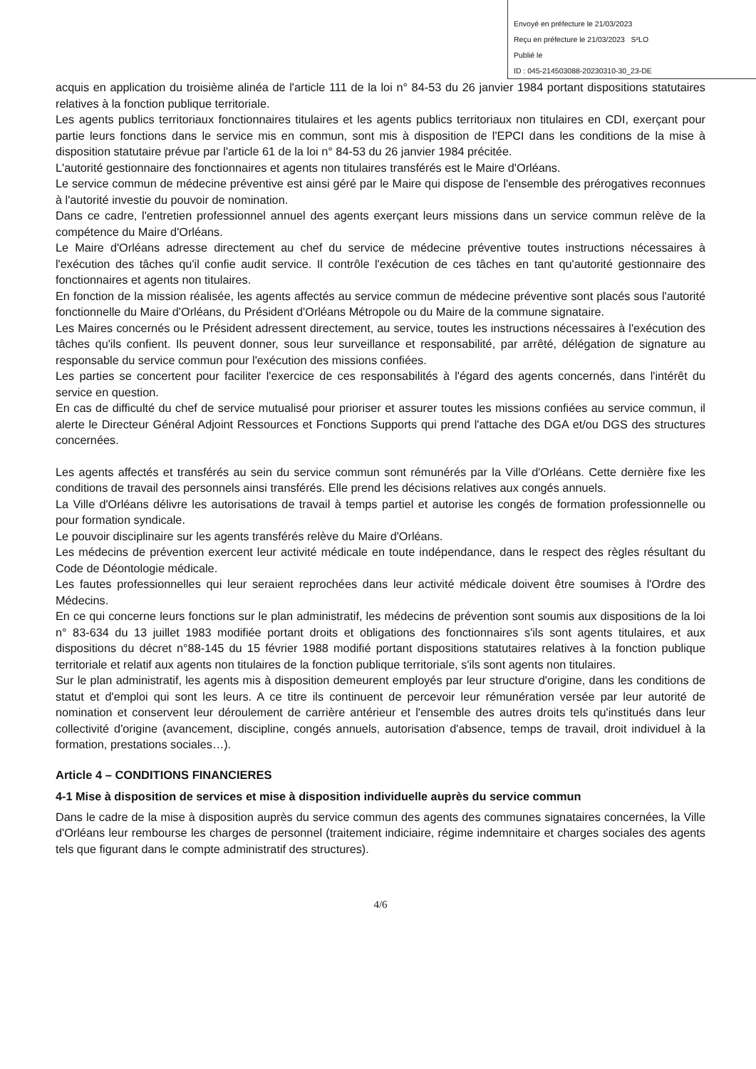Envoyé en préfecture le 21/03/2023
Reçu en préfecture le 21/03/2023 S²LO
Publié le
ID : 045-214503088-20230310-30_23-DE
acquis en application du troisième alinéa de l'article 111 de la loi n° 84-53 du 26 janvier 1984 portant dispositions statutaires relatives à la fonction publique territoriale.
Les agents publics territoriaux fonctionnaires titulaires et les agents publics territoriaux non titulaires en CDI, exerçant pour partie leurs fonctions dans le service mis en commun, sont mis à disposition de l'EPCI dans les conditions de la mise à disposition statutaire prévue par l'article 61 de la loi n° 84-53 du 26 janvier 1984 précitée.
L'autorité gestionnaire des fonctionnaires et agents non titulaires transférés est le Maire d'Orléans.
Le service commun de médecine préventive est ainsi géré par le Maire qui dispose de l'ensemble des prérogatives reconnues à l'autorité investie du pouvoir de nomination.
Dans ce cadre, l'entretien professionnel annuel des agents exerçant leurs missions dans un service commun relève de la compétence du Maire d'Orléans.
Le Maire d'Orléans adresse directement au chef du service de médecine préventive toutes instructions nécessaires à l'exécution des tâches qu'il confie audit service. Il contrôle l'exécution de ces tâches en tant qu'autorité gestionnaire des fonctionnaires et agents non titulaires.
En fonction de la mission réalisée, les agents affectés au service commun de médecine préventive sont placés sous l'autorité fonctionnelle du Maire d'Orléans, du Président d'Orléans Métropole ou du Maire de la commune signataire.
Les Maires concernés ou le Président adressent directement, au service, toutes les instructions nécessaires à l'exécution des tâches qu'ils confient. Ils peuvent donner, sous leur surveillance et responsabilité, par arrêté, délégation de signature au responsable du service commun pour l'exécution des missions confiées.
Les parties se concertent pour faciliter l'exercice de ces responsabilités à l'égard des agents concernés, dans l'intérêt du service en question.
En cas de difficulté du chef de service mutualisé pour prioriser et assurer toutes les missions confiées au service commun, il alerte le Directeur Général Adjoint Ressources et Fonctions Supports qui prend l'attache des DGA et/ou DGS des structures concernées.
Les agents affectés et transférés au sein du service commun sont rémunérés par la Ville d'Orléans. Cette dernière fixe les conditions de travail des personnels ainsi transférés. Elle prend les décisions relatives aux congés annuels.
La Ville d'Orléans délivre les autorisations de travail à temps partiel et autorise les congés de formation professionnelle ou pour formation syndicale.
Le pouvoir disciplinaire sur les agents transférés relève du Maire d'Orléans.
Les médecins de prévention exercent leur activité médicale en toute indépendance, dans le respect des règles résultant du Code de Déontologie médicale.
Les fautes professionnelles qui leur seraient reprochées dans leur activité médicale doivent être soumises à l'Ordre des Médecins.
En ce qui concerne leurs fonctions sur le plan administratif, les médecins de prévention sont soumis aux dispositions de la loi n° 83-634 du 13 juillet 1983 modifiée portant droits et obligations des fonctionnaires s'ils sont agents titulaires, et aux dispositions du décret n°88-145 du 15 février 1988 modifié portant dispositions statutaires relatives à la fonction publique territoriale et relatif aux agents non titulaires de la fonction publique territoriale, s'ils sont agents non titulaires.
Sur le plan administratif, les agents mis à disposition demeurent employés par leur structure d'origine, dans les conditions de statut et d'emploi qui sont les leurs. A ce titre ils continuent de percevoir leur rémunération versée par leur autorité de nomination et conservent leur déroulement de carrière antérieur et l'ensemble des autres droits tels qu'institués dans leur collectivité d'origine (avancement, discipline, congés annuels, autorisation d'absence, temps de travail, droit individuel à la formation, prestations sociales…).
Article 4 – CONDITIONS FINANCIERES
4-1 Mise à disposition de services et mise à disposition individuelle auprès du service commun
Dans le cadre de la mise à disposition auprès du service commun des agents des communes signataires concernées, la Ville d'Orléans leur rembourse les charges de personnel (traitement indiciaire, régime indemnitaire et charges sociales des agents tels que figurant dans le compte administratif des structures).
4/6